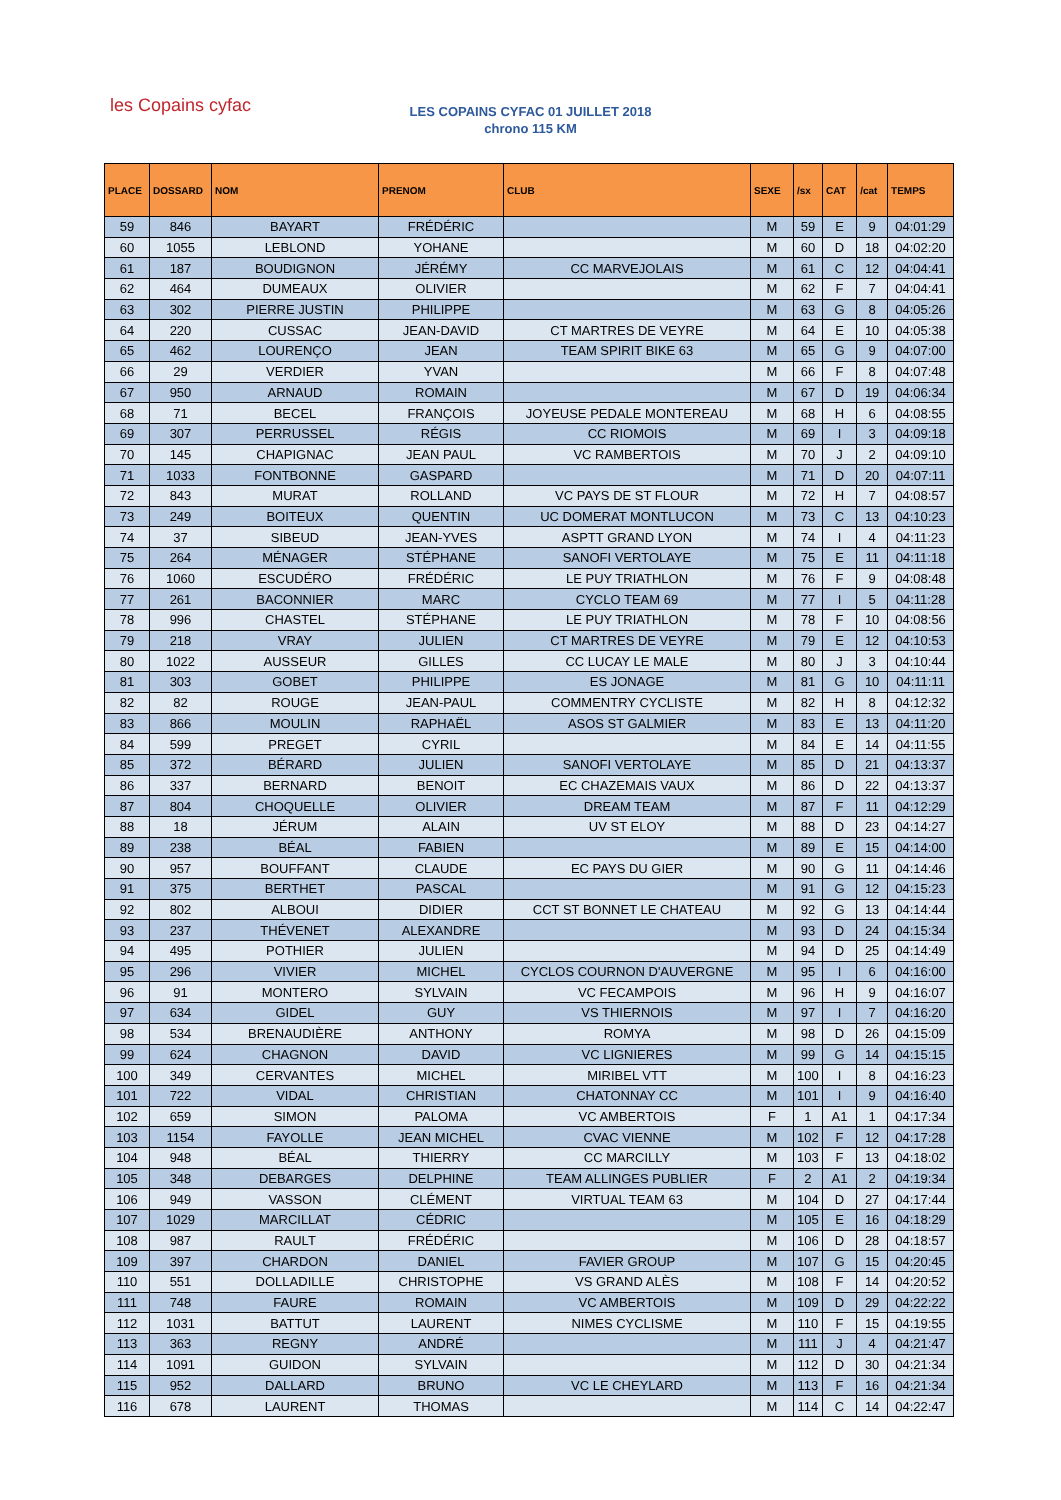les Copains cyfac
LES COPAINS CYFAC 01 JUILLET 2018
chrono 115 KM
| PLACE | DOSSARD | NOM | PRENOM | CLUB | SEXE | /sx | CAT | /cat | TEMPS |
| --- | --- | --- | --- | --- | --- | --- | --- | --- | --- |
| 59 | 846 | BAYART | FRÉDÉRIC | | M | 59 | E | 9 | 04:01:29 |
| 60 | 1055 | LEBLOND | YOHANE | | M | 60 | D | 18 | 04:02:20 |
| 61 | 187 | BOUDIGNON | JÉRÉMY | CC MARVEJOLAIS | M | 61 | C | 12 | 04:04:41 |
| 62 | 464 | DUMEAUX | OLIVIER | | M | 62 | F | 7 | 04:04:41 |
| 63 | 302 | PIERRE JUSTIN | PHILIPPE | | M | 63 | G | 8 | 04:05:26 |
| 64 | 220 | CUSSAC | JEAN-DAVID | CT MARTRES DE VEYRE | M | 64 | E | 10 | 04:05:38 |
| 65 | 462 | LOURENÇO | JEAN | TEAM SPIRIT BIKE 63 | M | 65 | G | 9 | 04:07:00 |
| 66 | 29 | VERDIER | YVAN | | M | 66 | F | 8 | 04:07:48 |
| 67 | 950 | ARNAUD | ROMAIN | | M | 67 | D | 19 | 04:06:34 |
| 68 | 71 | BECEL | FRANÇOIS | JOYEUSE PEDALE MONTEREAU | M | 68 | H | 6 | 04:08:55 |
| 69 | 307 | PERRUSSEL | RÉGIS | CC RIOMOIS | M | 69 | I | 3 | 04:09:18 |
| 70 | 145 | CHAPIGNAC | JEAN PAUL | VC RAMBERTOIS | M | 70 | J | 2 | 04:09:10 |
| 71 | 1033 | FONTBONNE | GASPARD | | M | 71 | D | 20 | 04:07:11 |
| 72 | 843 | MURAT | ROLLAND | VC PAYS DE ST FLOUR | M | 72 | H | 7 | 04:08:57 |
| 73 | 249 | BOITEUX | QUENTIN | UC DOMERAT MONTLUCON | M | 73 | C | 13 | 04:10:23 |
| 74 | 37 | SIBEUD | JEAN-YVES | ASPTT GRAND LYON | M | 74 | I | 4 | 04:11:23 |
| 75 | 264 | MÉNAGER | STÉPHANE | SANOFI VERTOLAYE | M | 75 | E | 11 | 04:11:18 |
| 76 | 1060 | ESCUDÉRO | FRÉDÉRIC | LE PUY TRIATHLON | M | 76 | F | 9 | 04:08:48 |
| 77 | 261 | BACONNIER | MARC | CYCLO TEAM 69 | M | 77 | I | 5 | 04:11:28 |
| 78 | 996 | CHASTEL | STÉPHANE | LE PUY TRIATHLON | M | 78 | F | 10 | 04:08:56 |
| 79 | 218 | VRAY | JULIEN | CT MARTRES DE VEYRE | M | 79 | E | 12 | 04:10:53 |
| 80 | 1022 | AUSSEUR | GILLES | CC LUCAY LE MALE | M | 80 | J | 3 | 04:10:44 |
| 81 | 303 | GOBET | PHILIPPE | ES JONAGE | M | 81 | G | 10 | 04:11:11 |
| 82 | 82 | ROUGE | JEAN-PAUL | COMMENTRY CYCLISTE | M | 82 | H | 8 | 04:12:32 |
| 83 | 866 | MOULIN | RAPHAËL | ASOS ST GALMIER | M | 83 | E | 13 | 04:11:20 |
| 84 | 599 | PREGET | CYRIL | | M | 84 | E | 14 | 04:11:55 |
| 85 | 372 | BÉRARD | JULIEN | SANOFI VERTOLAYE | M | 85 | D | 21 | 04:13:37 |
| 86 | 337 | BERNARD | BENOIT | EC CHAZEMAIS VAUX | M | 86 | D | 22 | 04:13:37 |
| 87 | 804 | CHOQUELLE | OLIVIER | DREAM TEAM | M | 87 | F | 11 | 04:12:29 |
| 88 | 18 | JÉRUM | ALAIN | UV ST ELOY | M | 88 | D | 23 | 04:14:27 |
| 89 | 238 | BÉAL | FABIEN | | M | 89 | E | 15 | 04:14:00 |
| 90 | 957 | BOUFFANT | CLAUDE | EC PAYS DU GIER | M | 90 | G | 11 | 04:14:46 |
| 91 | 375 | BERTHET | PASCAL | | M | 91 | G | 12 | 04:15:23 |
| 92 | 802 | ALBOUI | DIDIER | CCT ST BONNET LE CHATEAU | M | 92 | G | 13 | 04:14:44 |
| 93 | 237 | THÉVENET | ALEXANDRE | | M | 93 | D | 24 | 04:15:34 |
| 94 | 495 | POTHIER | JULIEN | | M | 94 | D | 25 | 04:14:49 |
| 95 | 296 | VIVIER | MICHEL | CYCLOS COURNON D'AUVERGNE | M | 95 | I | 6 | 04:16:00 |
| 96 | 91 | MONTERO | SYLVAIN | VC FECAMPOIS | M | 96 | H | 9 | 04:16:07 |
| 97 | 634 | GIDEL | GUY | VS THIERNOIS | M | 97 | I | 7 | 04:16:20 |
| 98 | 534 | BRENAUDIÈRE | ANTHONY | ROMYA | M | 98 | D | 26 | 04:15:09 |
| 99 | 624 | CHAGNON | DAVID | VC LIGNIERES | M | 99 | G | 14 | 04:15:15 |
| 100 | 349 | CERVANTES | MICHEL | MIRIBEL VTT | M | 100 | I | 8 | 04:16:23 |
| 101 | 722 | VIDAL | CHRISTIAN | CHATONNAY CC | M | 101 | I | 9 | 04:16:40 |
| 102 | 659 | SIMON | PALOMA | VC AMBERTOIS | F | 1 | A1 | 1 | 04:17:34 |
| 103 | 1154 | FAYOLLE | JEAN MICHEL | CVAC VIENNE | M | 102 | F | 12 | 04:17:28 |
| 104 | 948 | BÉAL | THIERRY | CC MARCILLY | M | 103 | F | 13 | 04:18:02 |
| 105 | 348 | DEBARGES | DELPHINE | TEAM ALLINGES PUBLIER | F | 2 | A1 | 2 | 04:19:34 |
| 106 | 949 | VASSON | CLÉMENT | VIRTUAL TEAM 63 | M | 104 | D | 27 | 04:17:44 |
| 107 | 1029 | MARCILLAT | CÉDRIC | | M | 105 | E | 16 | 04:18:29 |
| 108 | 987 | RAULT | FRÉDÉRIC | | M | 106 | D | 28 | 04:18:57 |
| 109 | 397 | CHARDON | DANIEL | FAVIER GROUP | M | 107 | G | 15 | 04:20:45 |
| 110 | 551 | DOLLADILLE | CHRISTOPHE | VS GRAND ALÈS | M | 108 | F | 14 | 04:20:52 |
| 111 | 748 | FAURE | ROMAIN | VC AMBERTOIS | M | 109 | D | 29 | 04:22:22 |
| 112 | 1031 | BATTUT | LAURENT | NIMES CYCLISME | M | 110 | F | 15 | 04:19:55 |
| 113 | 363 | REGNY | ANDRÉ | | M | 111 | J | 4 | 04:21:47 |
| 114 | 1091 | GUIDON | SYLVAIN | | M | 112 | D | 30 | 04:21:34 |
| 115 | 952 | DALLARD | BRUNO | VC LE CHEYLARD | M | 113 | F | 16 | 04:21:34 |
| 116 | 678 | LAURENT | THOMAS | | M | 114 | C | 14 | 04:22:47 |